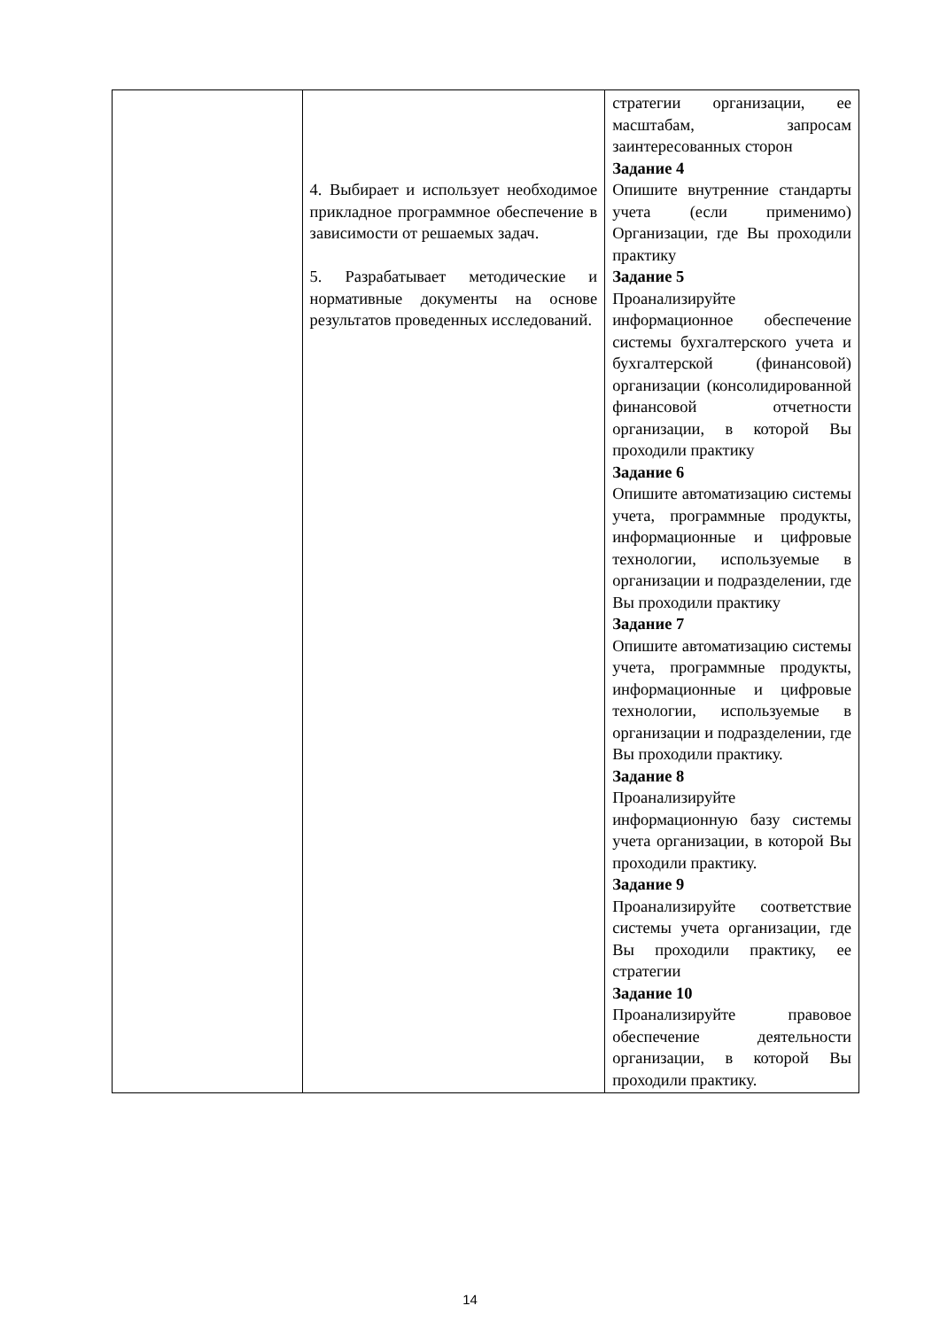| | 4. Выбирает и использует необходимое прикладное программное обеспечение в зависимости от решаемых задач. 5. Разрабатывает методические и нормативные документы на основе результатов проведенных исследований. | стратегии организации, ее масштабам, запросам заинтересованных сторон Задание 4 Опишите внутренние стандарты учета (если применимо) Организации, где Вы проходили практику Задание 5 Проанализируйте информационное обеспечение системы бухгалтерского учета и бухгалтерской (финансовой) организации (консолидированной финансовой отчетности организации, в которой Вы проходили практику Задание 6 Опишите автоматизацию системы учета, программные продукты, информационные и цифровые технологии, используемые в организации и подразделении, где Вы проходили практику Задание 7 Опишите автоматизацию системы учета, программные продукты, информационные и цифровые технологии, используемые в организации и подразделении, где Вы проходили практику. Задание 8 Проанализируйте информационную базу системы учета организации, в которой Вы проходили практику. Задание 9 Проанализируйте соответствие системы учета организации, где Вы проходили практику, ее стратегии Задание 10 Проанализируйте правовое обеспечение деятельности организации, в которой Вы проходили практику. |
14